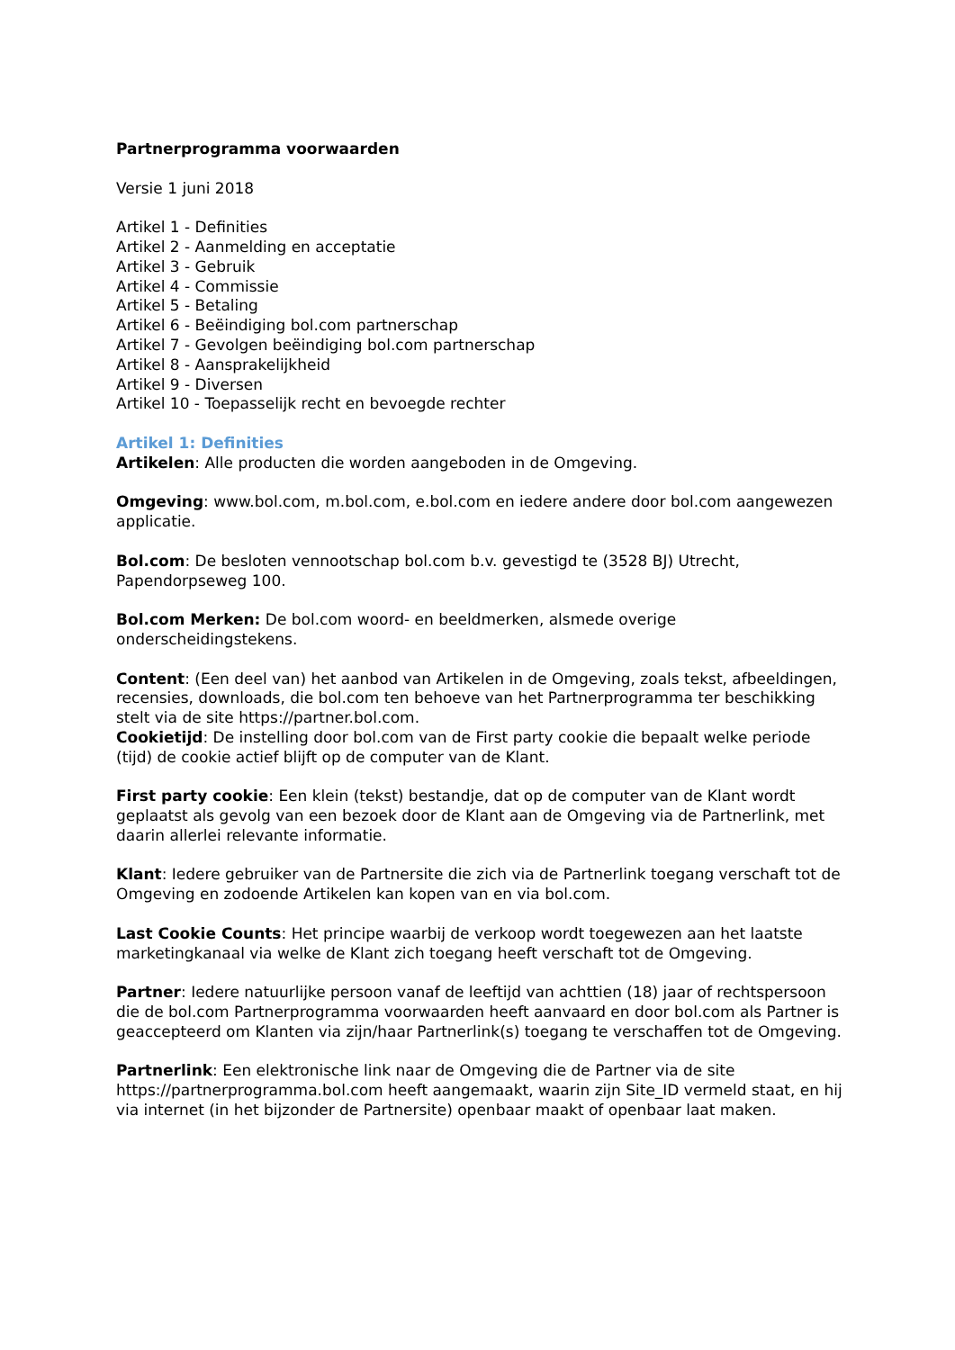Partnerprogramma voorwaarden
Versie 1 juni 2018
Artikel 1 - Definities
Artikel 2 - Aanmelding en acceptatie
Artikel 3 - Gebruik
Artikel 4 - Commissie
Artikel 5 - Betaling
Artikel 6 - Beëindiging bol.com partnerschap
Artikel 7 - Gevolgen beëindiging bol.com partnerschap
Artikel 8 - Aansprakelijkheid
Artikel 9 - Diversen
Artikel 10 - Toepasselijk recht en bevoegde rechter
Artikel 1: Definities
Artikelen: Alle producten die worden aangeboden in de Omgeving.
Omgeving: www.bol.com, m.bol.com, e.bol.com en iedere andere door bol.com aangewezen applicatie.
Bol.com: De besloten vennootschap bol.com b.v. gevestigd te (3528 BJ) Utrecht, Papendorpseweg 100.
Bol.com Merken: De bol.com woord- en beeldmerken, alsmede overige onderscheidingstekens.
Content: (Een deel van) het aanbod van Artikelen in de Omgeving, zoals tekst, afbeeldingen, recensies, downloads, die bol.com ten behoeve van het Partnerprogramma ter beschikking stelt via de site https://partner.bol.com.
Cookietijd: De instelling door bol.com van de First party cookie die bepaalt welke periode (tijd) de cookie actief blijft op de computer van de Klant.
First party cookie: Een klein (tekst) bestandje, dat op de computer van de Klant wordt geplaatst als gevolg van een bezoek door de Klant aan de Omgeving via de Partnerlink, met daarin allerlei relevante informatie.
Klant: Iedere gebruiker van de Partnersite die zich via de Partnerlink toegang verschaft tot de Omgeving en zodoende Artikelen kan kopen van en via bol.com.
Last Cookie Counts: Het principe waarbij de verkoop wordt toegewezen aan het laatste marketingkanaal via welke de Klant zich toegang heeft verschaft tot de Omgeving.
Partner: Iedere natuurlijke persoon vanaf de leeftijd van achttien (18) jaar of rechtspersoon die de bol.com Partnerprogramma voorwaarden heeft aanvaard en door bol.com als Partner is geaccepteerd om Klanten via zijn/haar Partnerlink(s) toegang te verschaffen tot de Omgeving.
Partnerlink: Een elektronische link naar de Omgeving die de Partner via de site https://partnerprogramma.bol.com heeft aangemaakt, waarin zijn Site_ID vermeld staat, en hij via internet (in het bijzonder de Partnersite) openbaar maakt of openbaar laat maken.